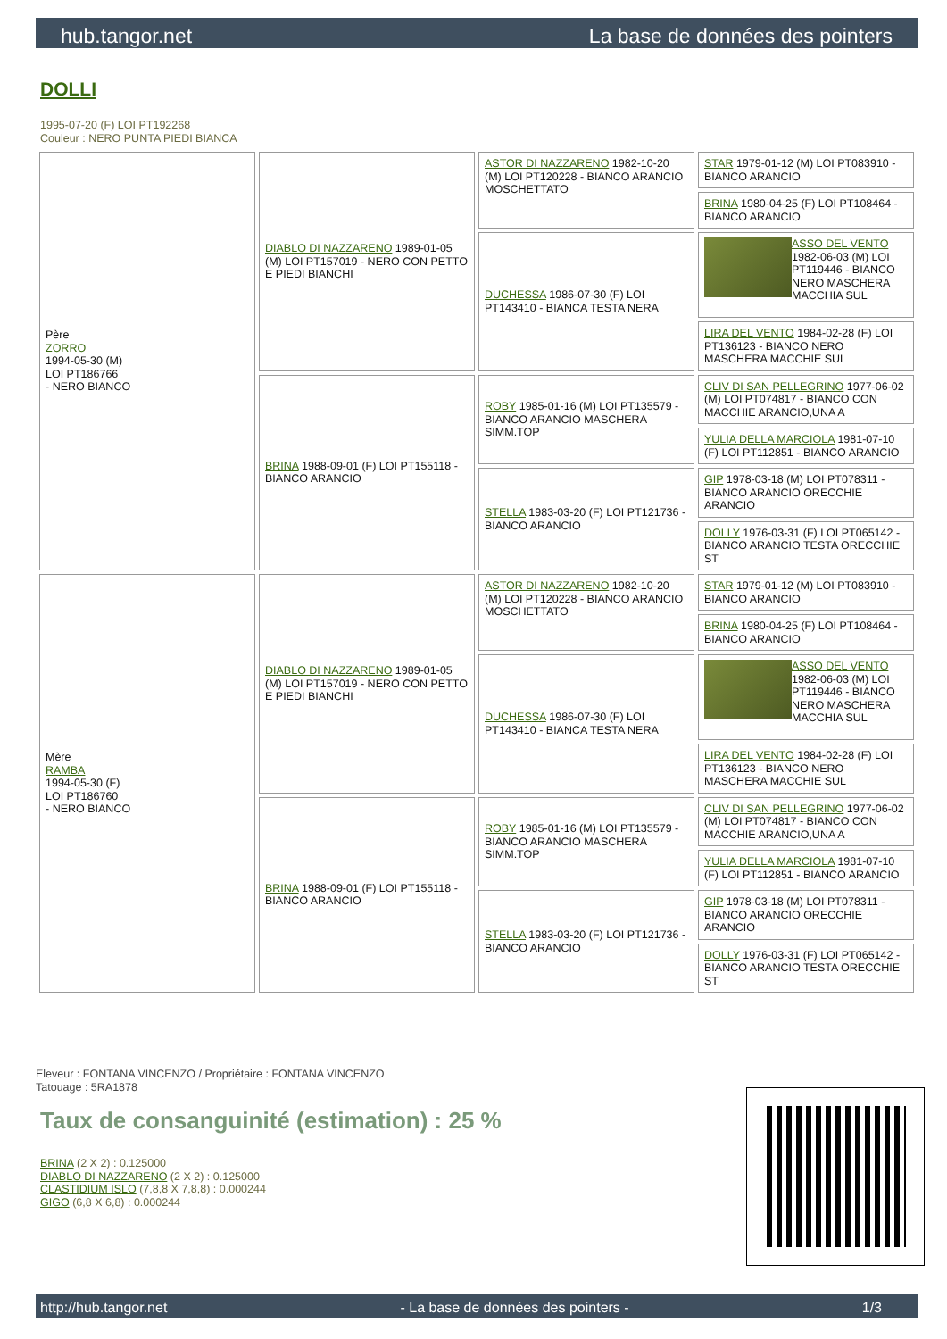hub.tangor.net La base de données des pointers
DOLLI
1995-07-20 (F) LOI PT192268
Couleur : NERO PUNTA PIEDI BIANCA
| Père ZORRO 1994-05-30 (M) LOI PT186766 - NERO BIANCO | DIABLO DI NAZZARENO 1989-01-05 (M) LOI PT157019 - NERO CON PETTO E PIEDI BIANCHI | ASTOR DI NAZZARENO 1982-10-20 (M) LOI PT120228 - BIANCO ARANCIO MOSCHETTATO | STAR 1979-01-12 (M) LOI PT083910 - BIANCO ARANCIO |
| | | | BRINA 1980-04-25 (F) LOI PT108464 - BIANCO ARANCIO |
| | | DUCHESSA 1986-07-30 (F) LOI PT143410 - BIANCA TESTA NERA | ASSO DEL VENTO 1982-06-03 (M) LOI PT119446 - BIANCO NERO MASCHERA MACCHIA SUL |
| | | | LIRA DEL VENTO 1984-02-28 (F) LOI PT136123 - BIANCO NERO MASCHERA MACCHIE SUL |
| | BRINA 1988-09-01 (F) LOI PT155118 - BIANCO ARANCIO | ROBY 1985-01-16 (M) LOI PT135579 - BIANCO ARANCIO MASCHERA SIMM.TOP | CLIV DI SAN PELLEGRINO 1977-06-02 (M) LOI PT074817 - BIANCO CON MACCHIE ARANCIO,UNA A |
| | | | YULIA DELLA MARCIOLA 1981-07-10 (F) LOI PT112851 - BIANCO ARANCIO |
| | | STELLA 1983-03-20 (F) LOI PT121736 - BIANCO ARANCIO | GIP 1978-03-18 (M) LOI PT078311 - BIANCO ARANCIO ORECCHIE ARANCIO |
| | | | DOLLY 1976-03-31 (F) LOI PT065142 - BIANCO ARANCIO TESTA ORECCHIE ST |
| Mère RAMBA 1994-05-30 (F) LOI PT186760 - NERO BIANCO | DIABLO DI NAZZARENO 1989-01-05 (M) LOI PT157019 - NERO CON PETTO E PIEDI BIANCHI | ASTOR DI NAZZARENO 1982-10-20 (M) LOI PT120228 - BIANCO ARANCIO MOSCHETTATO | STAR 1979-01-12 (M) LOI PT083910 - BIANCO ARANCIO |
| | | | BRINA 1980-04-25 (F) LOI PT108464 - BIANCO ARANCIO |
| | | DUCHESSA 1986-07-30 (F) LOI PT143410 - BIANCA TESTA NERA | ASSO DEL VENTO 1982-06-03 (M) LOI PT119446 - BIANCO NERO MASCHERA MACCHIA SUL |
| | | | LIRA DEL VENTO 1984-02-28 (F) LOI PT136123 - BIANCO NERO MASCHERA MACCHIE SUL |
| | BRINA 1988-09-01 (F) LOI PT155118 - BIANCO ARANCIO | ROBY 1985-01-16 (M) LOI PT135579 - BIANCO ARANCIO MASCHERA SIMM.TOP | CLIV DI SAN PELLEGRINO 1977-06-02 (M) LOI PT074817 - BIANCO CON MACCHIE ARANCIO,UNA A |
| | | | YULIA DELLA MARCIOLA 1981-07-10 (F) LOI PT112851 - BIANCO ARANCIO |
| | | STELLA 1983-03-20 (F) LOI PT121736 - BIANCO ARANCIO | GIP 1978-03-18 (M) LOI PT078311 - BIANCO ARANCIO ORECCHIE ARANCIO |
| | | | DOLLY 1976-03-31 (F) LOI PT065142 - BIANCO ARANCIO TESTA ORECCHIE ST |
Eleveur : FONTANA VINCENZO / Propriétaire : FONTANA VINCENZO
Tatouage : 5RA1878
Taux de consanguinité (estimation) : 25 %
BRINA (2 X 2) : 0.125000
DIABLO DI NAZZARENO (2 X 2) : 0.125000
CLASTIDIUM ISLO (7,8,8 X 7,8,8) : 0.000244
GIGO (6,8 X 6,8) : 0.000244
http://hub.tangor.net - La base de données des pointers - 1/3